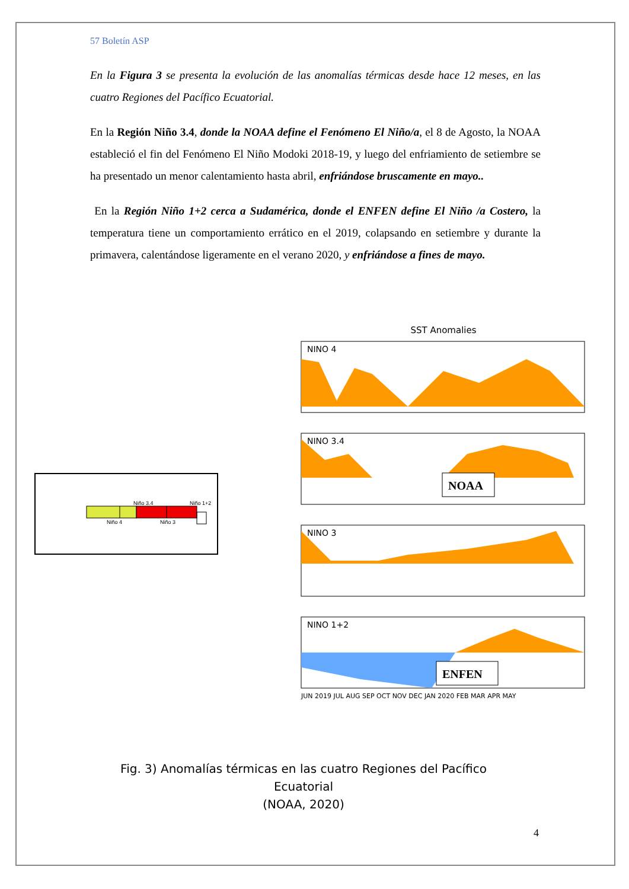57 Boletín ASP
En la Figura 3 se presenta la evolución de las anomalías térmicas desde hace 12 meses, en las cuatro Regiones del Pacífico Ecuatorial.
En la Región Niño 3.4, donde la NOAA define el Fenómeno El Niño/a, el 8 de Agosto, la NOAA estableció el fin del Fenómeno El Niño Modoki 2018-19, y luego del enfriamiento de setiembre se ha presentado un menor calentamiento hasta abril, enfriándose bruscamente en mayo..
En la Región Niño 1+2 cerca a Sudamérica, donde el ENFEN define El Niño /a Costero, la temperatura tiene un comportamiento errático en el 2019, colapsando en setiembre y durante la primavera, calentándose ligeramente en el verano 2020, y enfriándose a fines de mayo.
Niño 3.4 Niño 1+2
Niño 4 Niño 3
SST Anomalies
NINO 4
NINO 3.4
NOAA
NINO 3
NINO 1+2
ENFEN
JUN 2019 JUL AUG SEP OCT NOV DEC JAN 2020 FEB MAR APR MAY
Fig. 3) Anomalías térmicas en las cuatro Regiones del Pacífico Ecuatorial
(NOAA, 2020)
4